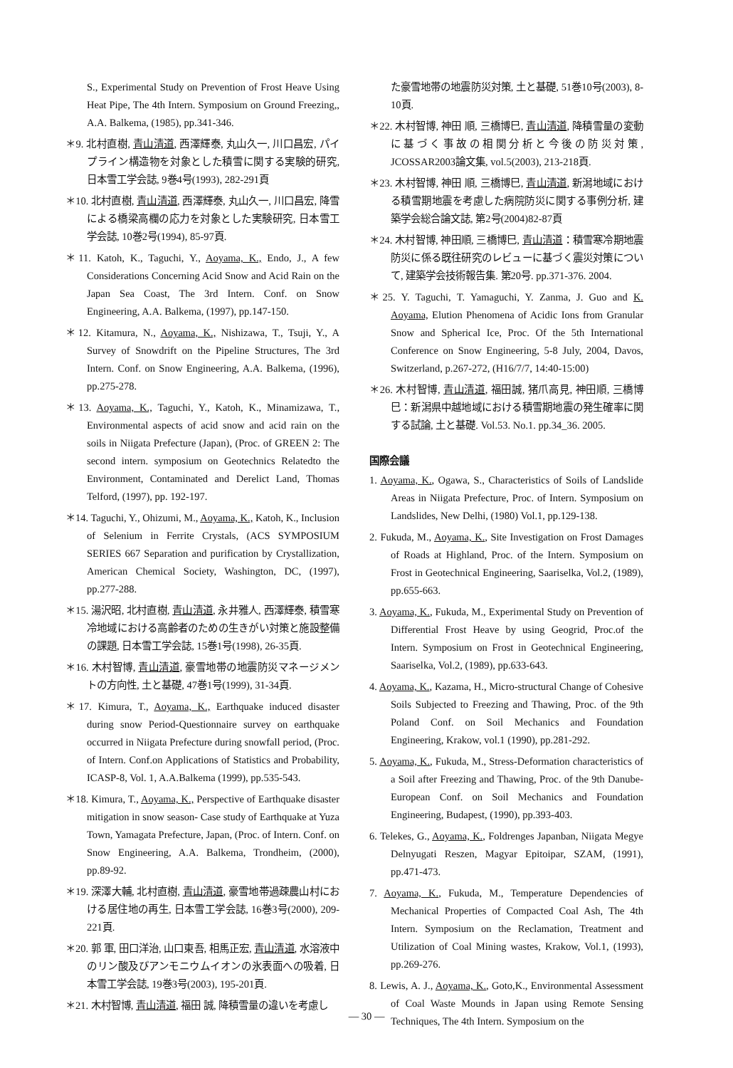S., Experimental Study on Prevention of Frost Heave Using Heat Pipe, The 4th Intern. Symposium on Ground Freezing,, A.A. Balkema, (1985), pp.341-346.
＊9. 北村直樹, 青山清道, 西澤輝泰, 丸山久一, 川口昌宏, パイプライン構造物を対象とした積雪に関する実験的研究, 日本雪工学会誌, 9巻4号(1993), 282-291頁
＊10. 北村直樹, 青山清道, 西澤輝泰, 丸山久一, 川口昌宏, 降雪による橋梁高欄の応力を対象とした実験研究, 日本雪工学会誌, 10巻2号(1994), 85-97頁.
＊11. Katoh, K., Taguchi, Y., Aoyama, K., Endo, J., A few Considerations Concerning Acid Snow and Acid Rain on the Japan Sea Coast, The 3rd Intern. Conf. on Snow Engineering, A.A. Balkema, (1997), pp.147-150.
＊12. Kitamura, N., Aoyama, K., Nishizawa, T., Tsuji, Y., A Survey of Snowdrift on the Pipeline Structures, The 3rd Intern. Conf. on Snow Engineering, A.A. Balkema, (1996), pp.275-278.
＊13. Aoyama, K., Taguchi, Y., Katoh, K., Minamizawa, T., Environmental aspects of acid snow and acid rain on the soils in Niigata Prefecture (Japan), (Proc. of GREEN 2: The second intern. symposium on Geotechnics Relatedto the Environment, Contaminated and Derelict Land, Thomas Telford, (1997), pp. 192-197.
＊14. Taguchi, Y., Ohizumi, M., Aoyama, K., Katoh, K., Inclusion of Selenium in Ferrite Crystals, (ACS SYMPOSIUM SERIES 667 Separation and purification by Crystallization, American Chemical Society, Washington, DC, (1997), pp.277-288.
＊15. 湯沢昭, 北村直樹, 青山清道, 永井雅人, 西澤輝泰, 積雪寒冷地域における高齢者のための生きがい対策と施設整備の課題, 日本雪工学会誌, 15巻1号(1998), 26-35頁.
＊16. 木村智博, 青山清道, 豪雪地帯の地震防災マネージメントの方向性, 土と基礎, 47巻1号(1999), 31-34頁.
＊17. Kimura, T., Aoyama, K., Earthquake induced disaster during snow Period-Questionnaire survey on earthquake occurred in Niigata Prefecture during snowfall period, (Proc. of Intern. Conf.on Applications of Statistics and Probability, ICASP-8, Vol. 1, A.A.Balkema (1999), pp.535-543.
＊18. Kimura, T., Aoyama, K., Perspective of Earthquake disaster mitigation in snow season- Case study of Earthquake at Yuza Town, Yamagata Prefecture, Japan, (Proc. of Intern. Conf. on Snow Engineering, A.A. Balkema, Trondheim, (2000), pp.89-92.
＊19. 深澤大輔, 北村直樹, 青山清道, 豪雪地帯過疎農山村における居住地の再生, 日本雪工学会誌, 16巻3号(2000), 209-221頁.
＊20. 郭 軍, 田口洋治, 山口東吾, 相馬正宏, 青山清道, 水溶液中のリン酸及びアンモニウムイオンの氷表面への吸着, 日本雪工学会誌, 19巻3号(2003), 195-201頁.
＊21. 木村智博, 青山清道, 福田 誠, 降積雪量の違いを考慮し
た豪雪地帯の地震防災対策, 土と基礎, 51巻10号(2003), 8-10頁.
＊22. 木村智博, 神田 順, 三橋博巳, 青山清道, 降積雪量の変動に基づく事故の相関分析と今後の防災対策, JCOSSAR2003論文集, vol.5(2003), 213-218頁.
＊23. 木村智博, 神田 順, 三橋博巳, 青山清道, 新潟地域における積雪期地震を考慮した病院防災に関する事例分析, 建築学会総合論文誌, 第2号(2004)82-87頁
＊24. 木村智博, 神田順, 三橋博巳, 青山清道：積雪寒冷期地震防災に係る既往研究のレビューに基づく震災対策について, 建築学会技術報告集. 第20号. pp.371-376. 2004.
＊25. Y. Taguchi, T. Yamaguchi, Y. Zanma, J. Guo and K. Aoyama, Elution Phenomena of Acidic Ions from Granular Snow and Spherical Ice, Proc. Of the 5th International Conference on Snow Engineering, 5-8 July, 2004, Davos, Switzerland, p.267-272, (H16/7/7, 14:40-15:00)
＊26. 木村智博, 青山清道, 福田誠, 猪爪高見, 神田順, 三橋博巳：新潟県中越地域における積雪期地震の発生確率に関する試論, 土と基礎. Vol.53. No.1. pp.34_36. 2005.
国際会議
1. Aoyama, K., Ogawa, S., Characteristics of Soils of Landslide Areas in Niigata Prefecture, Proc. of Intern. Symposium on Landslides, New Delhi, (1980) Vol.1, pp.129-138.
2. Fukuda, M., Aoyama, K., Site Investigation on Frost Damages of Roads at Highland, Proc. of the Intern. Symposium on Frost in Geotechnical Engineering, Saariselka, Vol.2, (1989), pp.655-663.
3. Aoyama, K., Fukuda, M., Experimental Study on Prevention of Differential Frost Heave by using Geogrid, Proc.of the Intern. Symposium on Frost in Geotechnical Engineering, Saariselka, Vol.2, (1989), pp.633-643.
4. Aoyama, K., Kazama, H., Micro-structural Change of Cohesive Soils Subjected to Freezing and Thawing, Proc. of the 9th Poland Conf. on Soil Mechanics and Foundation Engineering, Krakow, vol.1 (1990), pp.281-292.
5. Aoyama, K., Fukuda, M., Stress-Deformation characteristics of a Soil after Freezing and Thawing, Proc. of the 9th Danube-European Conf. on Soil Mechanics and Foundation Engineering, Budapest, (1990), pp.393-403.
6. Telekes, G., Aoyama, K., Foldrenges Japanban, Niigata Megye Delnyugati Reszen, Magyar Epitoipar, SZAM, (1991), pp.471-473.
7. Aoyama, K., Fukuda, M., Temperature Dependencies of Mechanical Properties of Compacted Coal Ash, The 4th Intern. Symposium on the Reclamation, Treatment and Utilization of Coal Mining wastes, Krakow, Vol.1, (1993), pp.269-276.
8. Lewis, A. J., Aoyama, K., Goto,K., Environmental Assessment of Coal Waste Mounds in Japan using Remote Sensing Techniques, The 4th Intern. Symposium on the
— 30 —